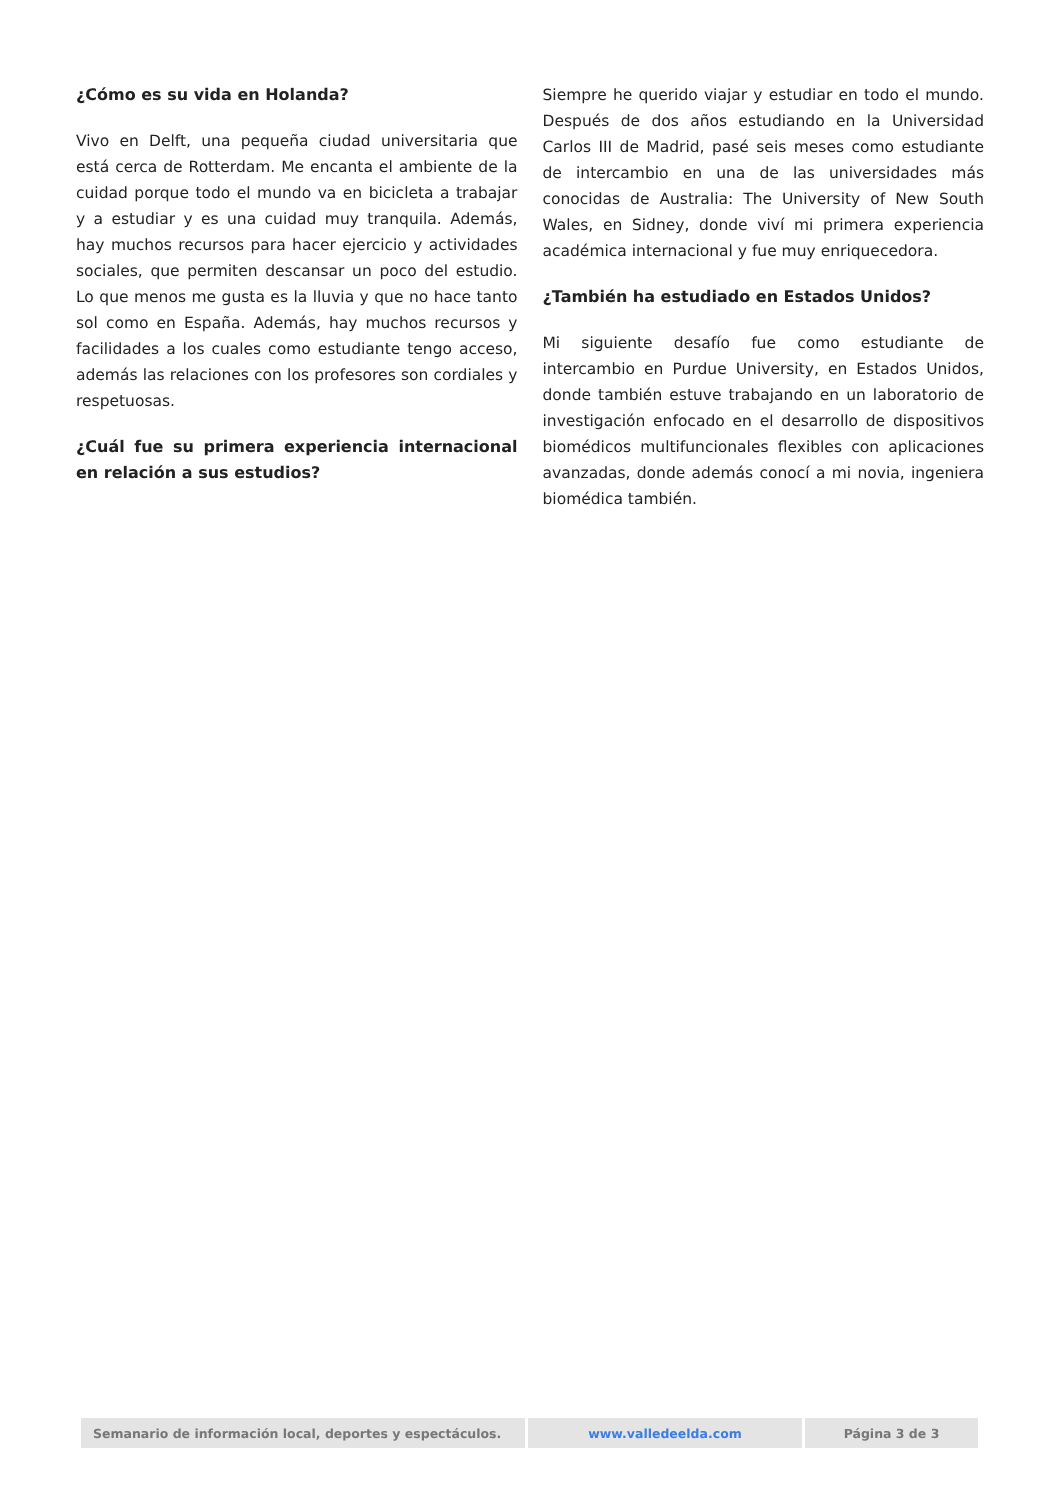¿Cómo es su vida en Holanda?
Vivo en Delft, una pequeña ciudad universitaria que está cerca de Rotterdam. Me encanta el ambiente de la cuidad porque todo el mundo va en bicicleta a trabajar y a estudiar y es una cuidad muy tranquila. Además, hay muchos recursos para hacer ejercicio y actividades sociales, que permiten descansar un poco del estudio. Lo que menos me gusta es la lluvia y que no hace tanto sol como en España. Además, hay muchos recursos y facilidades a los cuales como estudiante tengo acceso, además las relaciones con los profesores son cordiales y respetuosas.
¿Cuál fue su primera experiencia internacional en relación a sus estudios?
Siempre he querido viajar y estudiar en todo el mundo. Después de dos años estudiando en la Universidad Carlos III de Madrid, pasé seis meses como estudiante de intercambio en una de las universidades más conocidas de Australia: The University of New South Wales, en Sidney, donde viví mi primera experiencia académica internacional y fue muy enriquecedora.
¿También ha estudiado en Estados Unidos?
Mi siguiente desafío fue como estudiante de intercambio en Purdue University, en Estados Unidos, donde también estuve trabajando en un laboratorio de investigación enfocado en el desarrollo de dispositivos biomédicos multifuncionales flexibles con aplicaciones avanzadas, donde además conocí a mi novia, ingeniera biomédica también.
| Semanario de información local, deportes y espectáculos. | www.valledeelda.com | Página 3 de 3 |